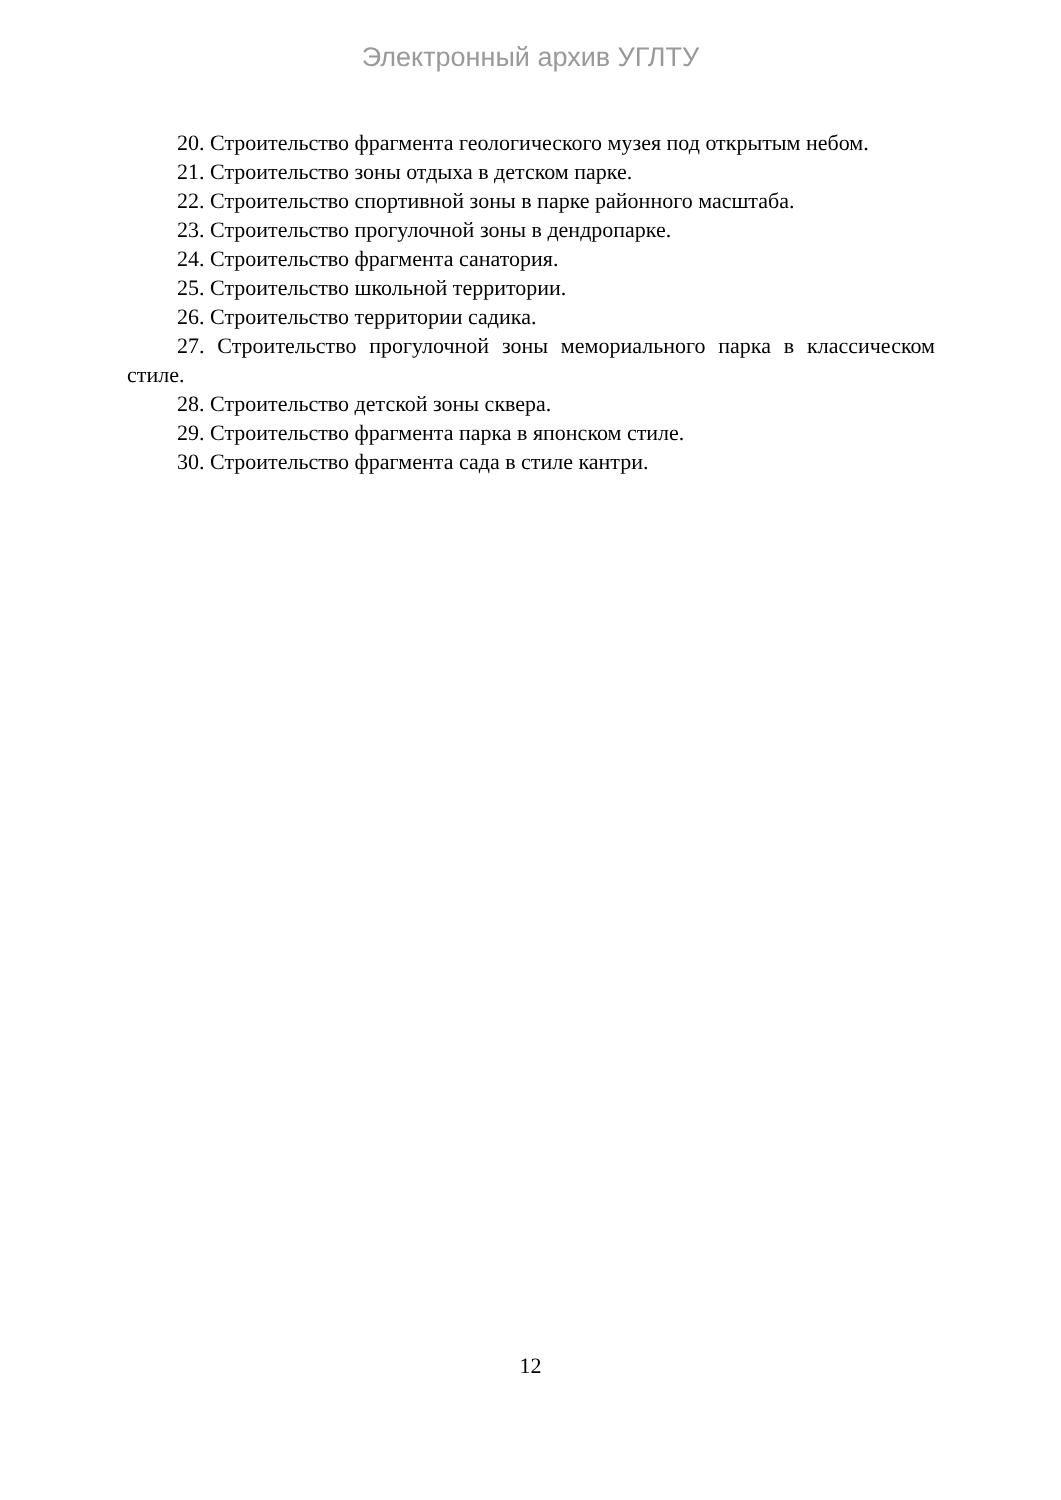Электронный архив УГЛТУ
20. Строительство фрагмента геологического музея под открытым небом.
21. Строительство зоны отдыха в детском парке.
22. Строительство спортивной зоны в парке районного масштаба.
23. Строительство прогулочной зоны в дендропарке.
24. Строительство фрагмента санатория.
25. Строительство школьной территории.
26. Строительство территории садика.
27. Строительство прогулочной зоны мемориального парка в классическом стиле.
28. Строительство детской зоны сквера.
29. Строительство фрагмента парка в японском стиле.
30. Строительство фрагмента сада в стиле кантри.
12